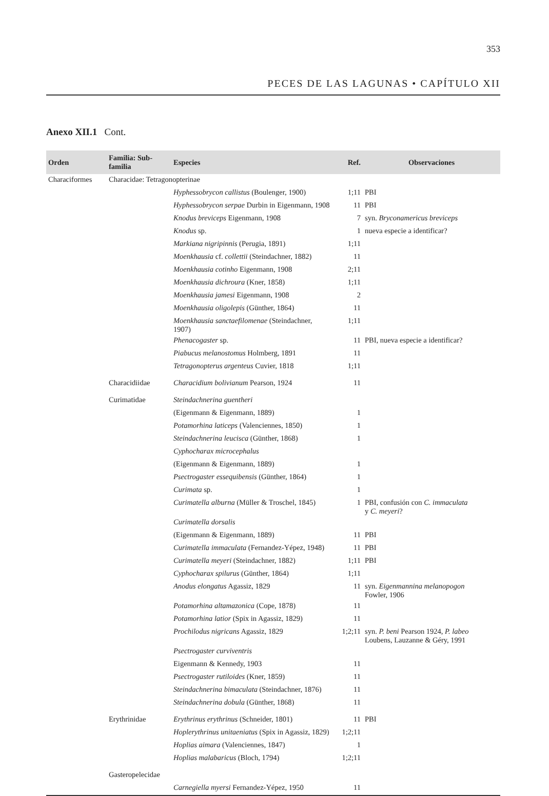353
PECES DE LAS LAGUNAS • CAPÍTULO XII
Anexo XII.1 Cont.
| Orden | Familia: Sub-familia | Especies | Ref. | Observaciones |
| --- | --- | --- | --- | --- |
| Characiformes | Characidae: Tetragonopterinae | | | |
| | | Hyphessobrycon callistus (Boulenger, 1900) | 1;11 | PBI |
| | | Hyphessobrycon serpae Durbin in Eigenmann, 1908 | 11 | PBI |
| | | Knodus breviceps Eigenmann, 1908 | 7 | syn. Bryconamericus breviceps |
| | | Knodus sp. | 1 | nueva especie a identificar? |
| | | Markiana nigripinnis (Perugia, 1891) | 1;11 | |
| | | Moenkhausia cf. collettii (Steindachner, 1882) | 11 | |
| | | Moenkhausia cotinho Eigenmann, 1908 | 2;11 | |
| | | Moenkhausia dichroura (Kner, 1858) | 1;11 | |
| | | Moenkhausia jamesi Eigenmann, 1908 | 2 | |
| | | Moenkhausia oligolepis (Günther, 1864) | 11 | |
| | | Moenkhausia sanctaefilomenae (Steindachner, 1907) | 1;11 | |
| | | Phenacogaster sp. | 11 | PBI, nueva especie a identificar? |
| | | Piabucus melanostomus Holmberg, 1891 | 11 | |
| | | Tetragonopterus argenteus Cuvier, 1818 | 1;11 | |
| | Characidiidae | Characidium bolivianum Pearson, 1924 | 11 | |
| | Curimatidae | Steindachnerina guentheri | | |
| | | (Eigenmann & Eigenmann, 1889) | 1 | |
| | | Potamorhina laticeps (Valenciennes, 1850) | 1 | |
| | | Steindachnerina leucisca (Günther, 1868) | 1 | |
| | | Cyphocharax microcephalus | | |
| | | (Eigenmann & Eigenmann, 1889) | 1 | |
| | | Psectrogaster essequibensis (Günther, 1864) | 1 | |
| | | Curimata sp. | 1 | |
| | | Curimatella alburna (Müller & Troschel, 1845) | 1 | PBI, confusión con C. immaculata y C. meyeri ? |
| | | Curimatella dorsalis | | |
| | | (Eigenmann & Eigenmann, 1889) | 11 | PBI |
| | | Curimatella immaculata (Fernandez-Yépez, 1948) | 11 | PBI |
| | | Curimatella meyeri (Steindachner, 1882) | 1;11 | PBI |
| | | Cyphocharax spilurus (Günther, 1864) | 1;11 | |
| | | Anodus elongatus Agassiz, 1829 | 11 | syn. Eigenmannina melanopogon Fowler, 1906 |
| | | Potamorhina altamazonica (Cope, 1878) | 11 | |
| | | Potamorhina latior (Spix in Agassiz, 1829) | 11 | |
| | | Prochilodus nigricans Agassiz, 1829 | 1;2;11 | syn. P. beni Pearson 1924, P. labeo Loubens, Lauzanne & Géry, 1991 |
| | | Psectrogaster curviventris | | |
| | | Eigenmann & Kennedy, 1903 | 11 | |
| | | Psectrogaster rutiloides (Kner, 1859) | 11 | |
| | | Steindachnerina bimaculata (Steindachner, 1876) | 11 | |
| | | Steindachnerina dobula (Günther, 1868) | 11 | |
| | Erythrinidae | Erythrinus erythrinus (Schneider, 1801) | 11 | PBI |
| | | Hoplerythrinus unitaeniatus (Spix in Agassiz, 1829) | 1;2;11 | |
| | | Hoplias aimara (Valenciennes, 1847) | 1 | |
| | | Hoplias malabaricus (Bloch, 1794) | 1;2;11 | |
| | Gasteropelecidae | | | |
| | | Carnegiella myersi Fernandez-Yépez, 1950 | 11 | |